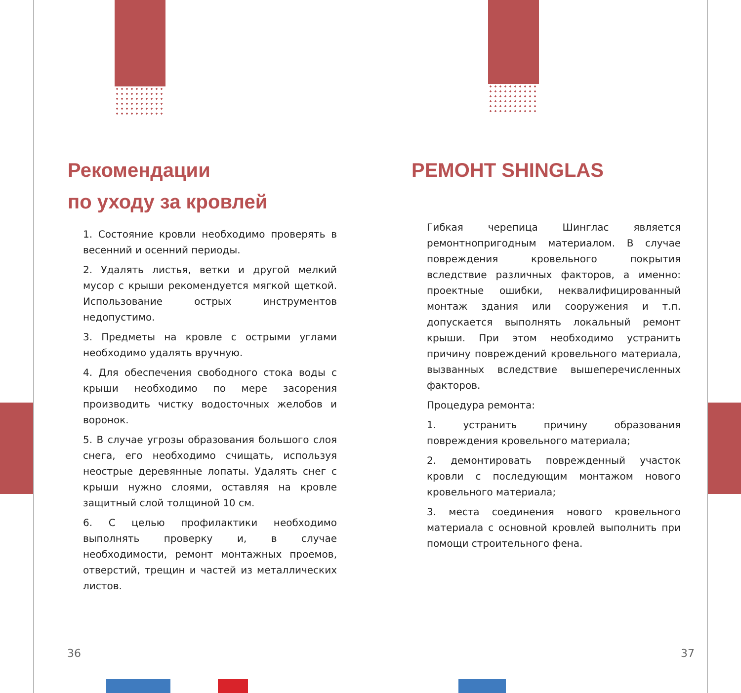Рекомендации
по уходу за кровлей
1. Состояние кровли необходимо проверять в весенний и осенний периоды.
2. Удалять листья, ветки и другой мелкий мусор с крыши рекомендуется мягкой щеткой. Использование острых инструментов недопустимо.
3. Предметы на кровле с острыми углами необходимо удалять вручную.
4. Для обеспечения свободного стока воды с крыши необходимо по мере засорения производить чистку водосточных желобов и воронок.
5. В случае угрозы образования большого слоя снега, его необходимо счищать, используя неострые деревянные лопаты. Удалять снег с крыши нужно слоями, оставляя на кровле защитный слой толщиной 10 см.
6. С целью профилактики необходимо выполнять проверку и, в случае необходимости, ремонт монтажных проемов, отверстий, трещин и частей из металлических листов.
36
РЕМОНТ SHINGLAS
Гибкая черепица Шинглас является ремонтнопригодным материалом. В случае повреждения кровельного покрытия вследствие различных факторов, а именно: проектные ошибки, неквалифицированный монтаж здания или сооружения и т.п. допускается выполнять локальный ремонт крыши. При этом необходимо устранить причину повреждений кровельного материала, вызванных вследствие вышеперечисленных факторов.
Процедура ремонта:
1. устранить причину образования повреждения кровельного материала;
2. демонтировать поврежденный участок кровли с последующим монтажом нового кровельного материала;
3. места соединения нового кровельного материала с основной кровлей выполнить при помощи строительного фена.
37